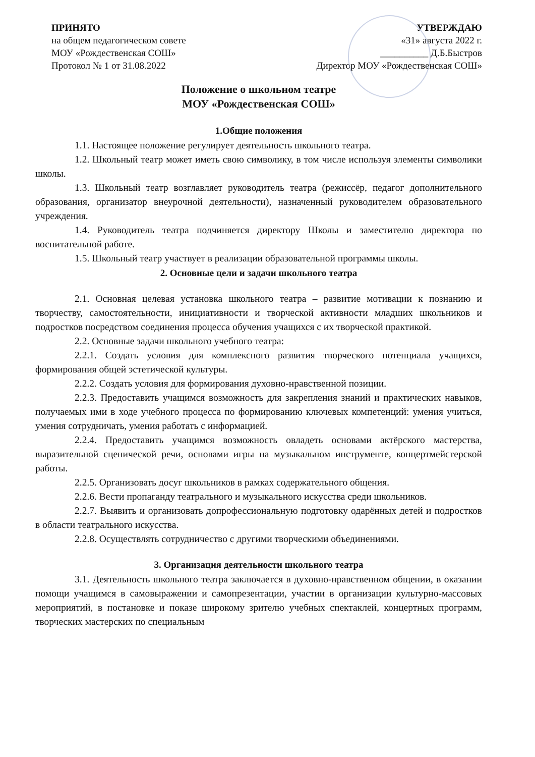ПРИНЯТО
на общем педагогическом совете
МОУ «Рождественская СОШ»
Протокол № 1 от 31.08.2022
УТВЕРЖДАЮ
«31» августа 2022 г.
__________ Д.Б.Быстров
Директор МОУ «Рождественская СОШ»
Положение о школьном театре
МОУ «Рождественская СОШ»
1.Общие положения
1.1. Настоящее положение регулирует деятельность школьного театра.
1.2. Школьный театр может иметь свою символику, в том числе используя элементы символики школы.
1.3. Школьный театр возглавляет руководитель театра (режиссёр, педагог дополнительного образования, организатор внеурочной деятельности), назначенный руководителем образовательного учреждения.
1.4. Руководитель театра подчиняется директору Школы и заместителю директора по воспитательной работе.
1.5. Школьный театр участвует в реализации образовательной программы школы.
2. Основные цели и задачи школьного театра
2.1. Основная целевая установка школьного театра – развитие мотивации к познанию и творчеству, самостоятельности, инициативности и творческой активности младших школьников и подростков посредством соединения процесса обучения учащихся с их творческой практикой.
2.2. Основные задачи школьного учебного театра:
2.2.1. Создать условия для комплексного развития творческого потенциала учащихся, формирования общей эстетической культуры.
2.2.2. Создать условия для формирования духовно-нравственной позиции.
2.2.3. Предоставить учащимся возможность для закрепления знаний и практических навыков, получаемых ими в ходе учебного процесса по формированию ключевых компетенций: умения учиться, умения сотрудничать, умения работать с информацией.
2.2.4. Предоставить учащимся возможность овладеть основами актёрского мастерства, выразительной сценической речи, основами игры на музыкальном инструменте, концертмейстерской работы.
2.2.5. Организовать досуг школьников в рамках содержательного общения.
2.2.6. Вести пропаганду театрального и музыкального искусства среди школьников.
2.2.7. Выявить и организовать допрофессиональную подготовку одарённых детей и подростков в области театрального искусства.
2.2.8. Осуществлять сотрудничество с другими творческими объединениями.
3. Организация деятельности школьного театра
3.1. Деятельность школьного театра заключается в духовно-нравственном общении, в оказании помощи учащимся в самовыражении и самопрезентации, участии в организации культурно-массовых мероприятий, в постановке и показе широкому зрителю учебных спектаклей, концертных программ, творческих мастерских по специальным